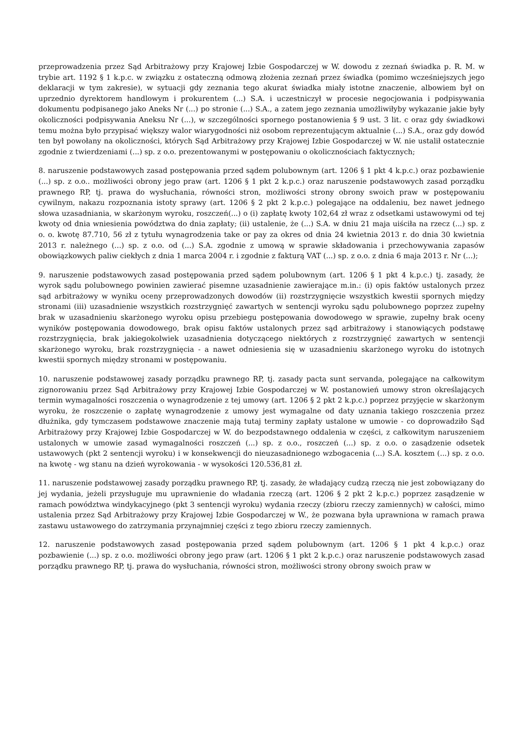przeprowadzenia przez Sąd Arbitrażowy przy Krajowej Izbie Gospodarczej w W. dowodu z zeznań świadka p. R. M. w trybie art. 1192 § 1 k.p.c. w związku z ostateczną odmową złożenia zeznań przez świadka (pomimo wcześniejszych jego deklaracji w tym zakresie), w sytuacji gdy zeznania tego akurat świadka miały istotne znaczenie, albowiem był on uprzednio dyrektorem handlowym i prokurentem (...) S.A. i uczestniczył w procesie negocjowania i podpisywania dokumentu podpisanego jako Aneks Nr (...) po stronie (...) S.A., a zatem jego zeznania umożliwiłyby wykazanie jakie były okoliczności podpisywania Aneksu Nr (...), w szczególności spornego postanowienia § 9 ust. 3 lit. c oraz gdy świadkowi temu można było przypisać większy walor wiarygodności niż osobom reprezentującym aktualnie (...) S.A., oraz gdy dowód ten był powołany na okoliczności, których Sąd Arbitrażowy przy Krajowej Izbie Gospodarczej w W. nie ustalił ostatecznie zgodnie z twierdzeniami (...) sp. z o.o. prezentowanymi w postępowaniu o okolicznościach faktycznych;
8. naruszenie podstawowych zasad postępowania przed sądem polubownym (art. 1206 § 1 pkt 4 k.p.c.) oraz pozbawienie (...) sp. z o.o.. możliwości obrony jego praw (art. 1206 § 1 pkt 2 k.p.c.) oraz naruszenie podstawowych zasad porządku prawnego RP, tj. prawa do wysłuchania, równości stron, możliwości strony obrony swoich praw w postępowaniu cywilnym, nakazu rozpoznania istoty sprawy (art. 1206 § 2 pkt 2 k.p.c.) polegające na oddaleniu, bez nawet jednego słowa uzasadniania, w skarżonym wyroku, roszczeń(...) o (i) zapłatę kwoty 102,64 zł wraz z odsetkami ustawowymi od tej kwoty od dnia wniesienia powództwa do dnia zapłaty; (ii) ustalenie, że (...) S.A. w dniu 21 maja uiściła na rzecz (...) sp. z o. o. kwotę 87.710, 56 zł z tytułu wynagrodzenia take or pay za okres od dnia 24 kwietnia 2013 r. do dnia 30 kwietnia 2013 r. należnego (...) sp. z o.o. od (...) S.A. zgodnie z umową w sprawie składowania i przechowywania zapasów obowiązkowych paliw ciekłych z dnia 1 marca 2004 r. i zgodnie z fakturą VAT (...) sp. z o.o. z dnia 6 maja 2013 r. Nr (...);
9. naruszenie podstawowych zasad postępowania przed sądem polubownym (art. 1206 § 1 pkt 4 k.p.c.) tj. zasady, że wyrok sądu polubownego powinien zawierać pisemne uzasadnienie zawierające m.in.: (i) opis faktów ustalonych przez sąd arbitrażowy w wyniku oceny przeprowadzonych dowodów (ii) rozstrzygnięcie wszystkich kwestii spornych między stronami (iii) uzasadnienie wszystkich rozstrzygnięć zawartych w sentencji wyroku sądu polubownego poprzez zupełny brak w uzasadnieniu skarżonego wyroku opisu przebiegu postępowania dowodowego w sprawie, zupełny brak oceny wyników postępowania dowodowego, brak opisu faktów ustalonych przez sąd arbitrażowy i stanowiących podstawę rozstrzygnięcia, brak jakiegokolwiek uzasadnienia dotyczącego niektórych z rozstrzygnięć zawartych w sentencji skarżonego wyroku, brak rozstrzygnięcia - a nawet odniesienia się w uzasadnieniu skarżonego wyroku do istotnych kwestii spornych między stronami w postępowaniu.
10. naruszenie podstawowej zasady porządku prawnego RP, tj. zasady pacta sunt servanda, polegające na całkowitym zignorowaniu przez Sąd Arbitrażowy przy Krajowej Izbie Gospodarczej w W. postanowień umowy stron określających termin wymagalności roszczenia o wynagrodzenie z tej umowy (art. 1206 § 2 pkt 2 k.p.c.) poprzez przyjęcie w skarżonym wyroku, że roszczenie o zapłatę wynagrodzenie z umowy jest wymagalne od daty uznania takiego roszczenia przez dłużnika, gdy tymczasem podstawowe znaczenie mają tutaj terminy zapłaty ustalone w umowie - co doprowadziło Sąd Arbitrażowy przy Krajowej Izbie Gospodarczej w W. do bezpodstawnego oddalenia w części, z całkowitym naruszeniem ustalonych w umowie zasad wymagalności roszczeń (...) sp. z o.o., roszczeń (...) sp. z o.o. o zasądzenie odsetek ustawowych (pkt 2 sentencji wyroku) i w konsekwencji do nieuzasadnionego wzbogacenia (...) S.A. kosztem (...) sp. z o.o. na kwotę - wg stanu na dzień wyrokowania - w wysokości 120.536,81 zł.
11. naruszenie podstawowej zasady porządku prawnego RP, tj. zasady, że władający cudzą rzeczą nie jest zobowiązany do jej wydania, jeżeli przysługuje mu uprawnienie do władania rzeczą (art. 1206 § 2 pkt 2 k.p.c.) poprzez zasądzenie w ramach powództwa windykacyjnego (pkt 3 sentencji wyroku) wydania rzeczy (zbioru rzeczy zamiennych) w całości, mimo ustalenia przez Sąd Arbitrażowy przy Krajowej Izbie Gospodarczej w W., że pozwana była uprawniona w ramach prawa zastawu ustawowego do zatrzymania przynajmniej części z tego zbioru rzeczy zamiennych.
12. naruszenie podstawowych zasad postępowania przed sądem polubownym (art. 1206 § 1 pkt 4 k.p.c.) oraz pozbawienie (...) sp. z o.o. możliwości obrony jego praw (art. 1206 § 1 pkt 2 k.p.c.) oraz naruszenie podstawowych zasad porządku prawnego RP, tj. prawa do wysłuchania, równości stron, możliwości strony obrony swoich praw w